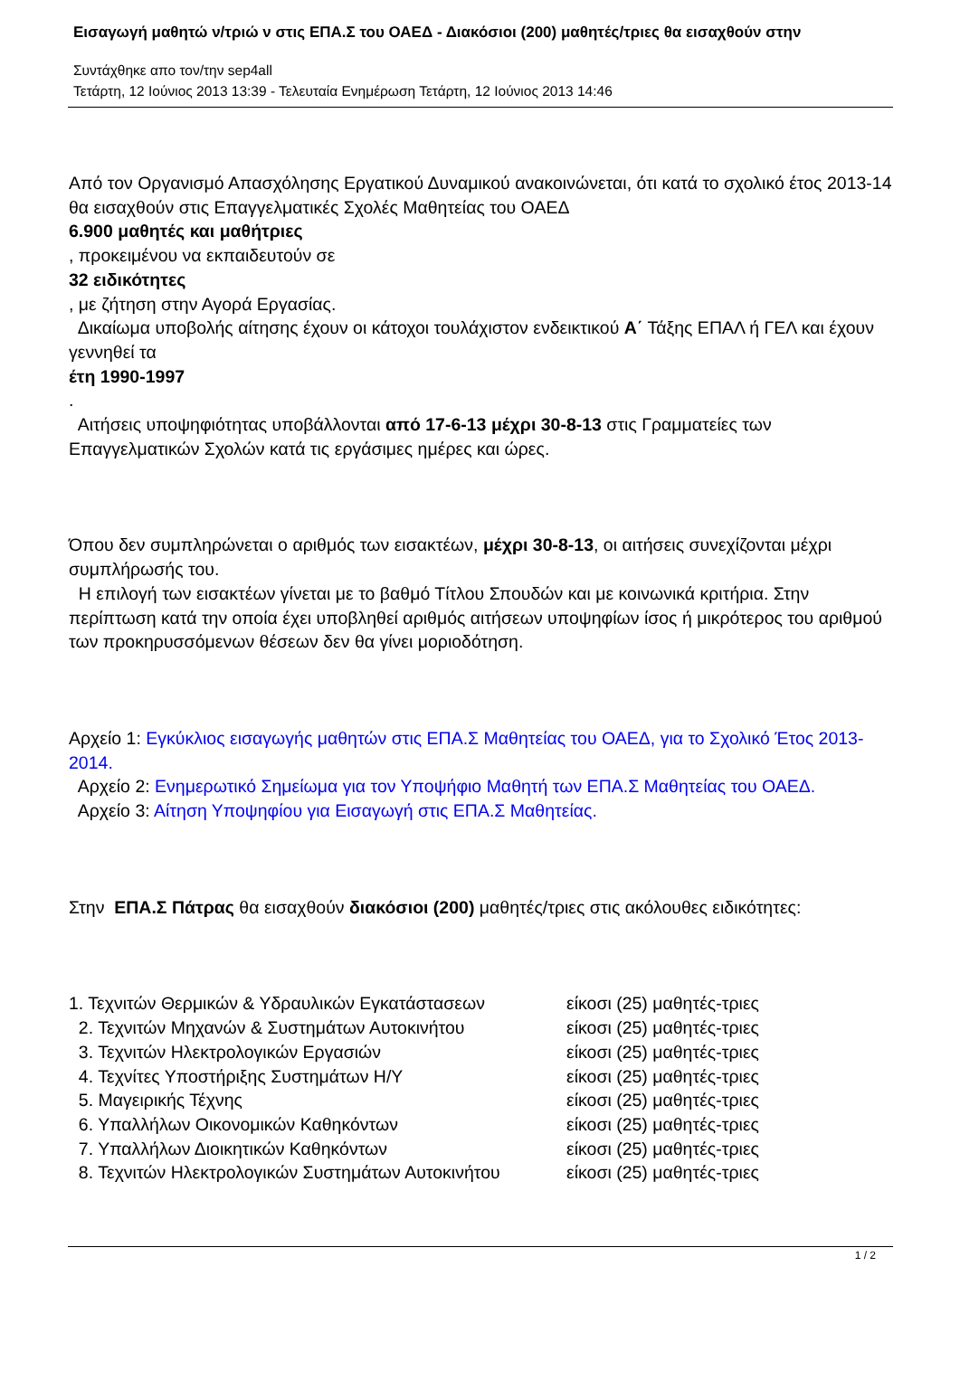Εισαγωγή μαθητώ ν/τριώ ν στις ΕΠΑ.Σ του ΟΑΕΔ - Διακόσιοι (200) μαθητές/τριες θα εισαχθούν στην
Συντάχθηκε απο τον/την sep4all
Τετάρτη, 12 Ιούνιος 2013 13:39 - Τελευταία Ενημέρωση Τετάρτη, 12 Ιούνιος 2013 14:46
Από τον Οργανισμό Απασχόλησης Εργατικού Δυναμικού ανακοινώνεται, ότι κατά το σχολικό έτος 2013-14 θα εισαχθούν στις Επαγγελματικές Σχολές Μαθητείας του ΟΑΕΔ
6.900 μαθητές και μαθήτριες
, προκειμένου να εκπαιδευτούν σε
32 ειδικότητες
, με ζήτηση στην Αγορά Εργασίας.
Δικαίωμα υποβολής αίτησης έχουν οι κάτοχοι τουλάχιστον ενδεικτικού Α΄ Τάξης ΕΠΑΛ ή ΓΕΛ και έχουν γεννηθεί τα
έτη 1990-1997
.
Αιτήσεις υποψηφιότητας υποβάλλονται από 17-6-13 μέχρι 30-8-13 στις Γραμματείες των Επαγγελματικών Σχολών κατά τις εργάσιμες ημέρες και ώρες.
Όπου δεν συμπληρώνεται ο αριθμός των εισακτέων, μέχρι 30-8-13, οι αιτήσεις συνεχίζονται μέχρι συμπλήρωσής του.
Η επιλογή των εισακτέων γίνεται με το βαθμό Τίτλου Σπουδών και με κοινωνικά κριτήρια. Στην περίπτωση κατά την οποία έχει υποβληθεί αριθμός αιτήσεων υποψηφίων ίσος ή μικρότερος του αριθμού των προκηρυσσόμενων θέσεων δεν θα γίνει μοριοδότηση.
Αρχείο 1: Εγκύκλιος εισαγωγής μαθητών στις ΕΠΑ.Σ Μαθητείας του ΟΑΕΔ, για το Σχολικό Έτος 2013-2014.
Αρχείο 2: Ενημερωτικό Σημείωμα για τον Υποψήφιο Μαθητή των ΕΠΑ.Σ Μαθητείας του ΟΑΕΔ.
Αρχείο 3: Αίτηση Υποψηφίου για Εισαγωγή στις ΕΠΑ.Σ Μαθητείας.
Στην ΕΠΑ.Σ Πάτρας θα εισαχθούν διακόσιοι (200) μαθητές/τριες στις ακόλουθες ειδικότητες:
1. Τεχνιτών Θερμικών & Υδραυλικών Εγκατάστασεων είκοσι (25) μαθητές-τριες
2. Τεχνιτών Μηχανών & Συστημάτων Αυτοκινήτου είκοσι (25) μαθητές-τριες
3. Τεχνιτών Ηλεκτρολογικών Εργασιών είκοσι (25) μαθητές-τριες
4. Τεχνίτες Υποστήριξης Συστημάτων Η/Υ είκοσι (25) μαθητές-τριες
5. Μαγειρικής Τέχνης είκοσι (25) μαθητές-τριες
6. Υπαλλήλων Οικονομικών Καθηκόντων είκοσι (25) μαθητές-τριες
7. Υπαλλήλων Διοικητικών Καθηκόντων είκοσι (25) μαθητές-τριες
8. Τεχνιτών Ηλεκτρολογικών Συστημάτων Αυτοκινήτου είκοσι (25) μαθητές-τριες
1 / 2